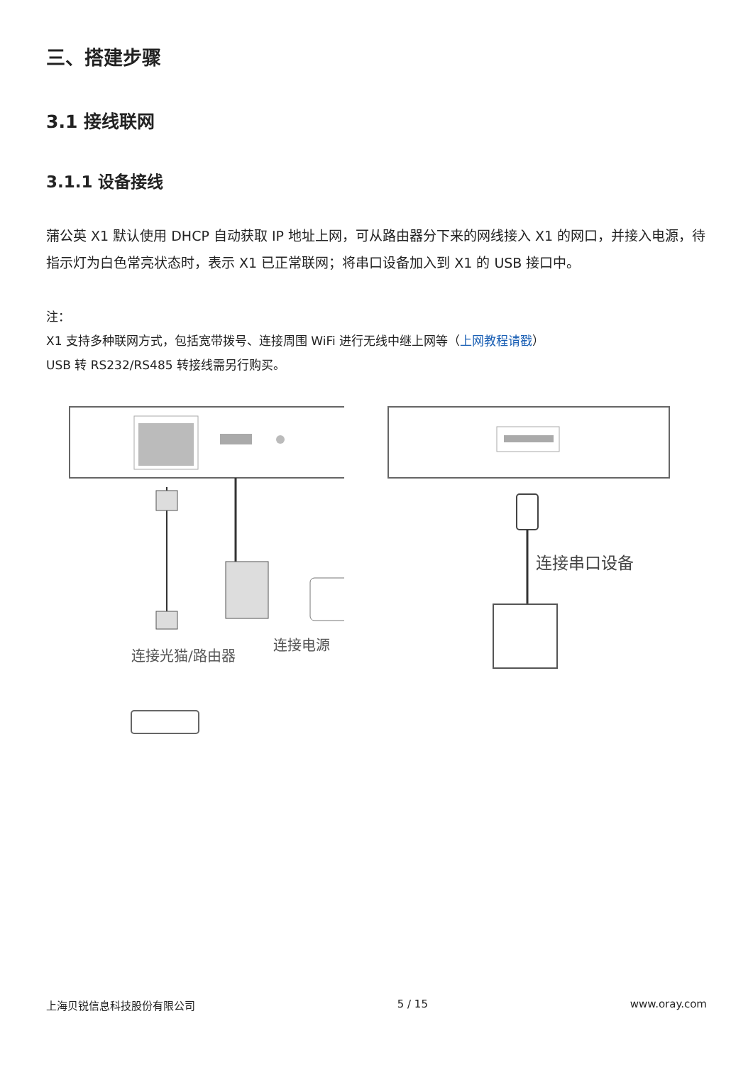三、搭建步骤
3.1 接线联网
3.1.1 设备接线
蒲公英 X1 默认使用 DHCP 自动获取 IP 地址上网，可从路由器分下来的网线接入 X1 的网口，并接入电源，待指示灯为白色常亮状态时，表示 X1 已正常联网；将串口设备加入到 X1 的 USB 接口中。
注：
X1 支持多种联网方式，包括宽带拨号、连接周围 WiFi 进行无线中继上网等（上网教程请戳）
USB 转 RS232/RS485 转接线需另行购买。
连接光猫/路由器
连接电源
连接串口设备
上海贝锐信息科技股份有限公司 5 / 15 www.oray.com